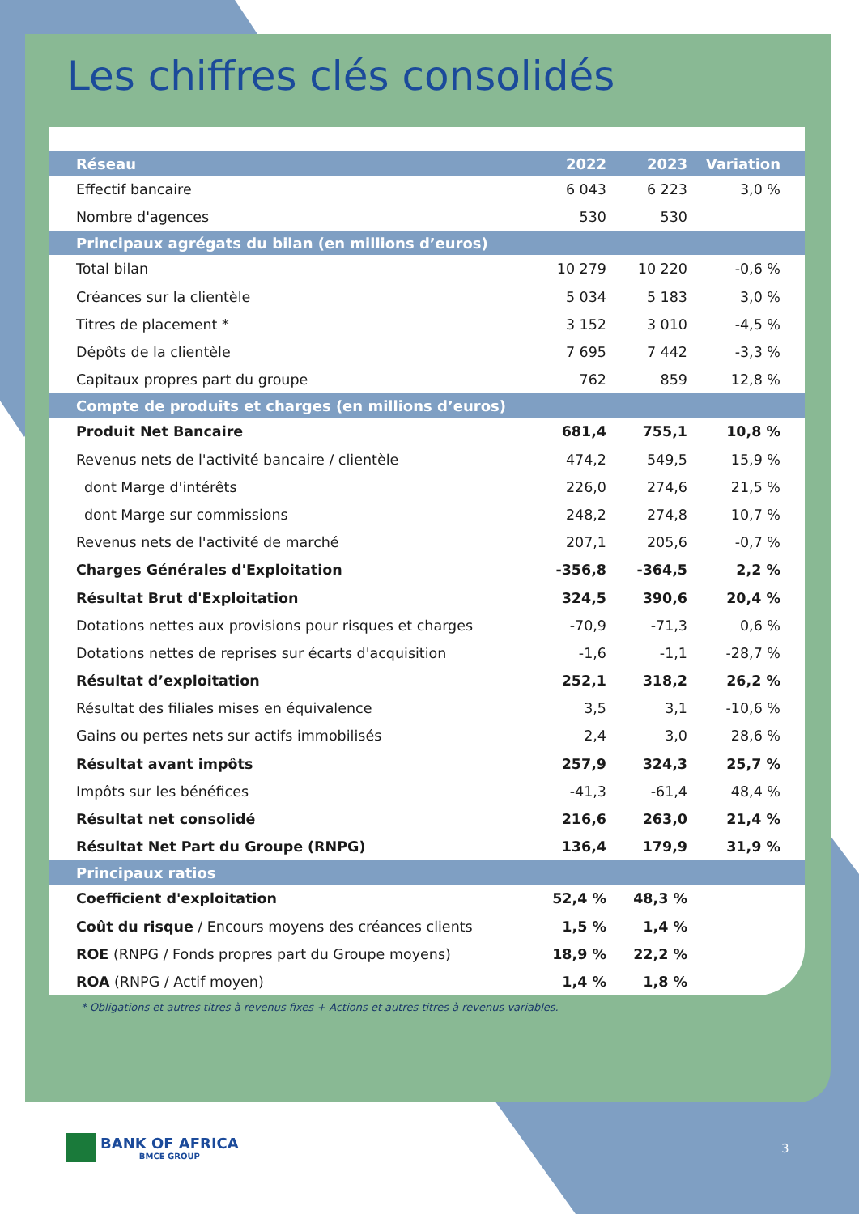Les chiffres clés consolidés
| Réseau | 2022 | 2023 | Variation |
| --- | --- | --- | --- |
| Effectif bancaire | 6 043 | 6 223 | 3,0 % |
| Nombre d'agences | 530 | 530 | |
| Principaux agrégats du bilan (en millions d’euros) | | | |
| Total bilan | 10 279 | 10 220 | -0,6 % |
| Créances sur la clientèle | 5 034 | 5 183 | 3,0 % |
| Titres de placement * | 3 152 | 3 010 | -4,5 % |
| Dépôts de la clientèle | 7 695 | 7 442 | -3,3 % |
| Capitaux propres part du groupe | 762 | 859 | 12,8 % |
| Compte de produits et charges (en millions d’euros) | | | |
| Produit Net Bancaire | 681,4 | 755,1 | 10,8 % |
| Revenus nets de l'activité bancaire / clientèle | 474,2 | 549,5 | 15,9 % |
| dont Marge d'intérêts | 226,0 | 274,6 | 21,5 % |
| dont Marge sur commissions | 248,2 | 274,8 | 10,7 % |
| Revenus nets de l'activité de marché | 207,1 | 205,6 | -0,7 % |
| Charges Générales d'Exploitation | -356,8 | -364,5 | 2,2 % |
| Résultat Brut d'Exploitation | 324,5 | 390,6 | 20,4 % |
| Dotations nettes aux provisions pour risques et charges | -70,9 | -71,3 | 0,6 % |
| Dotations nettes de reprises sur écarts d'acquisition | -1,6 | -1,1 | -28,7 % |
| Résultat d’exploitation | 252,1 | 318,2 | 26,2 % |
| Résultat des filiales mises en équivalence | 3,5 | 3,1 | -10,6 % |
| Gains ou pertes nets sur actifs immobilisés | 2,4 | 3,0 | 28,6 % |
| Résultat avant impôts | 257,9 | 324,3 | 25,7 % |
| Impôts sur les bénéfices | -41,3 | -61,4 | 48,4 % |
| Résultat net consolidé | 216,6 | 263,0 | 21,4 % |
| Résultat Net Part du Groupe (RNPG) | 136,4 | 179,9 | 31,9 % |
| Principaux ratios | | | |
| Coefficient d'exploitation | 52,4 % | 48,3 % | |
| Coût du risque / Encours moyens des créances clients | 1,5 % | 1,4 % | |
| ROE (RNPG / Fonds propres part du Groupe moyens) | 18,9 % | 22,2 % | |
| ROA (RNPG / Actif moyen) | 1,4 % | 1,8 % | |
* Obligations et autres titres à revenus fixes + Actions et autres titres à revenus variables.
BANK OF AFRICA
BMCE GROUP
3